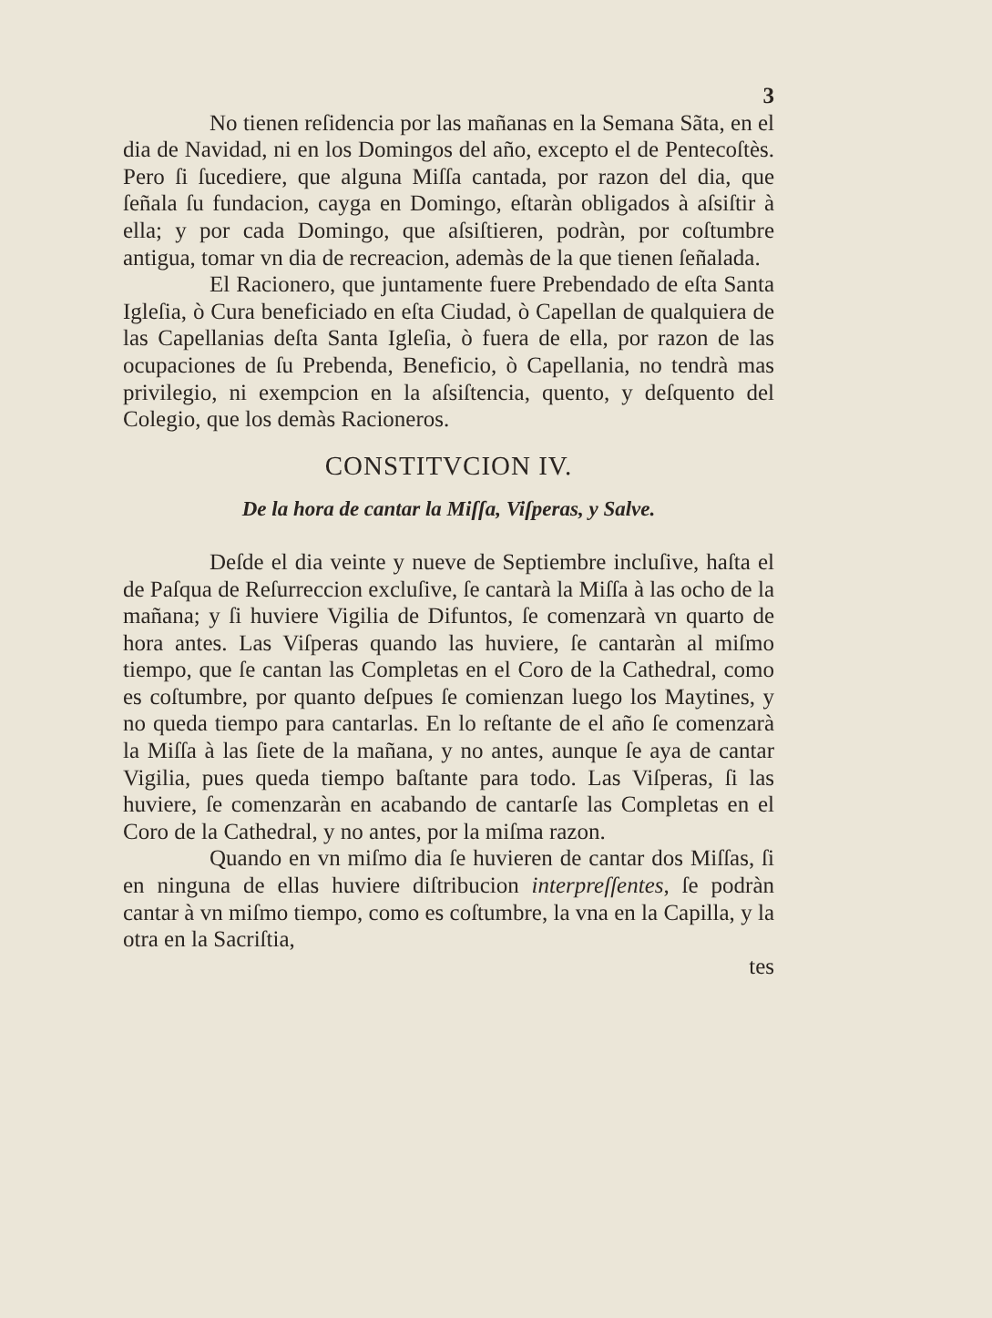3
No tienen reſidencia por las mañanas en la Semana Sãta, en el dia de Navidad, ni en los Domingos del año, excepto el de Pentecoſtès. Pero ſi ſucediere, que alguna Miſſa cantada, por razon del dia, que ſeñala ſu fundacion, cayga en Domingo, eſtaràn obligados à aſsiſtir à ella; y por cada Domingo, que aſsiſtieren, podràn, por coſtumbre antigua, tomar vn dia de recreacion, ademàs de la que tienen ſeñalada.
El Racionero, que juntamente fuere Prebendado de eſta Santa Igleſia, ò Cura beneficiado en eſta Ciudad, ò Capellan de qualquiera de las Capellanias deſta Santa Igleſia, ò fuera de ella, por razon de las ocupaciones de ſu Prebenda, Beneficio, ò Capellania, no tendrà mas privilegio, ni exempcion en la aſsiſtencia, quento, y deſquento del Colegio, que los demàs Racioneros.
CONSTITVCION IV.
De la hora de cantar la Miſſa, Viſperas, y Salve.
Deſde el dia veinte y nueve de Septiembre incluſive, haſta el de Paſqua de Reſurreccion excluſive, ſe cantarà la Miſſa à las ocho de la mañana; y ſi huviere Vigilia de Difuntos, ſe comenzarà vn quarto de hora antes. Las Viſperas quando las huviere, ſe cantaràn al miſmo tiempo, que ſe cantan las Completas en el Coro de la Cathedral, como es coſtumbre, por quanto deſpues ſe comienzan luego los Maytines, y no queda tiempo para cantarlas. En lo reſtante de el año ſe comenzarà la Miſſa à las ſiete de la mañana, y no antes, aunque ſe aya de cantar Vigilia, pues queda tiempo baſtante para todo. Las Viſperas, ſi las huviere, ſe comenzaràn en acabando de cantarſe las Completas en el Coro de la Cathedral, y no antes, por la miſma razon.
Quando en vn miſmo dia ſe huvieren de cantar dos Miſſas, ſi en ninguna de ellas huviere diſtribucion interpreſſentes, ſe podràn cantar à vn miſmo tiempo, como es coſtumbre, la vna en la Capilla, y la otra en la Sacriſtia,
tes